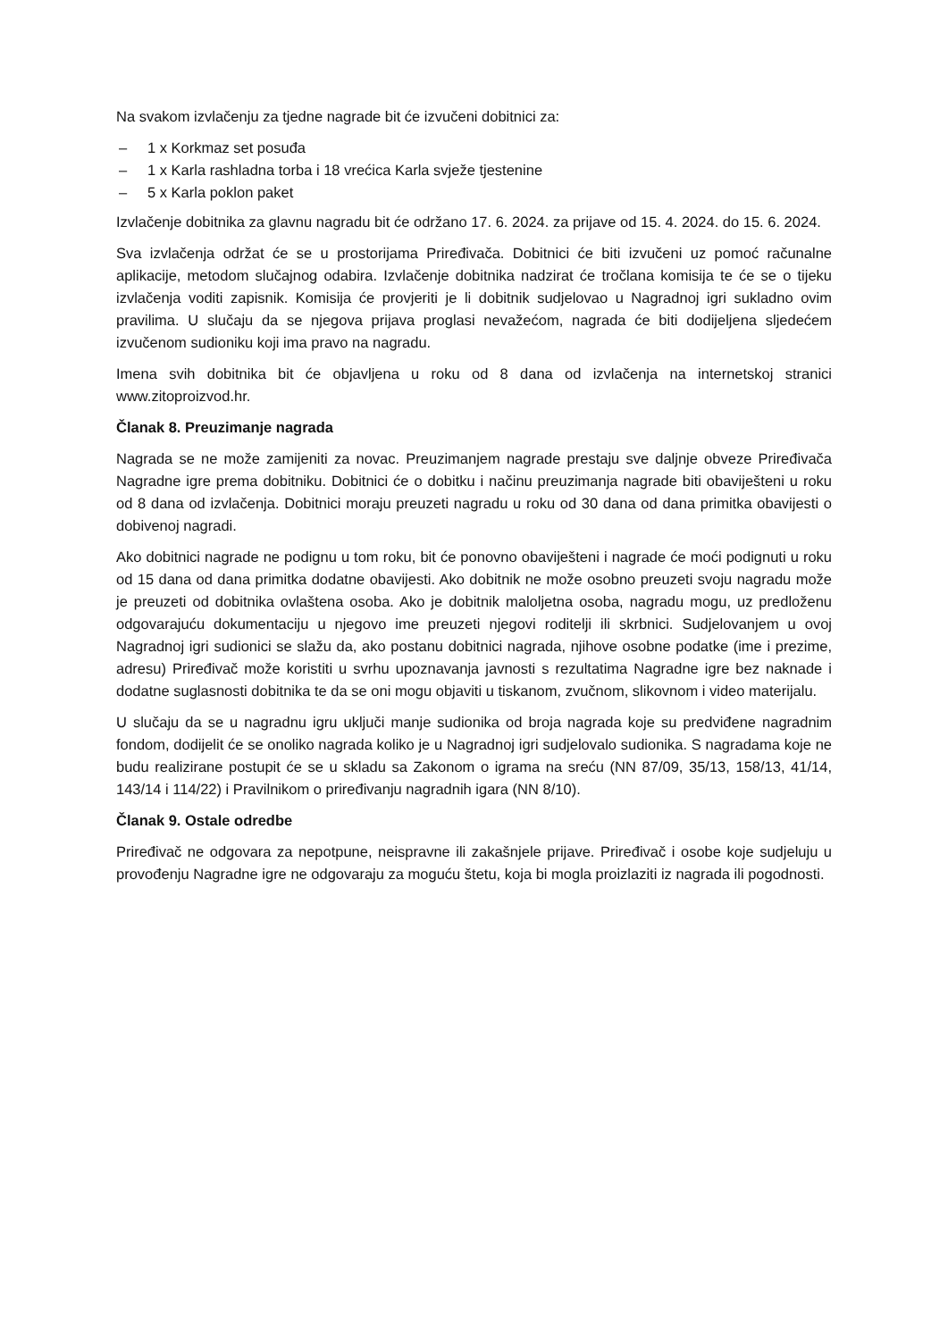Na svakom izvlačenju za tjedne nagrade bit će izvučeni dobitnici za:
– 1 x Korkmaz set posuđa
– 1 x Karla rashladna torba i 18 vrećica Karla svježe tjestenine
– 5 x Karla poklon paket
Izvlačenje dobitnika za glavnu nagradu bit će održano 17. 6. 2024. za prijave od 15. 4. 2024. do 15. 6. 2024.
Sva izvlačenja održat će se u prostorijama Priređivača. Dobitnici će biti izvučeni uz pomoć računalne aplikacije, metodom slučajnog odabira. Izvlačenje dobitnika nadzirat će tročlana komisija te će se o tijeku izvlačenja voditi zapisnik. Komisija će provjeriti je li dobitnik sudjelovao u Nagradnoj igri sukladno ovim pravilima. U slučaju da se njegova prijava proglasi nevažećom, nagrada će biti dodijeljena sljedećem izvučenom sudioniku koji ima pravo na nagradu.
Imena svih dobitnika bit će objavljena u roku od 8 dana od izvlačenja na internetskoj stranici www.zitoproizvod.hr.
Članak 8. Preuzimanje nagrada
Nagrada se ne može zamijeniti za novac. Preuzimanjem nagrade prestaju sve daljnje obveze Priređivača Nagradne igre prema dobitniku. Dobitnici će o dobitku i načinu preuzimanja nagrade biti obaviješteni u roku od 8 dana od izvlačenja. Dobitnici moraju preuzeti nagradu u roku od 30 dana od dana primitka obavijesti o dobivenoj nagradi.
Ako dobitnici nagrade ne podignu u tom roku, bit će ponovno obaviješteni i nagrade će moći podignuti u roku od 15 dana od dana primitka dodatne obavijesti. Ako dobitnik ne može osobno preuzeti svoju nagradu može je preuzeti od dobitnika ovlaštena osoba. Ako je dobitnik maloljetna osoba, nagradu mogu, uz predloženu odgovarajuću dokumentaciju u njegovo ime preuzeti njegovi roditelji ili skrbnici. Sudjelovanjem u ovoj Nagradnoj igri sudionici se slažu da, ako postanu dobitnici nagrada, njihove osobne podatke (ime i prezime, adresu) Priređivač može koristiti u svrhu upoznavanja javnosti s rezultatima Nagradne igre bez naknade i dodatne suglasnosti dobitnika te da se oni mogu objaviti u tiskanom, zvučnom, slikovnom i video materijalu.
U slučaju da se u nagradnu igru uključi manje sudionika od broja nagrada koje su predviđene nagradnim fondom, dodijelit će se onoliko nagrada koliko je u Nagradnoj igri sudjelovalo sudionika. S nagradama koje ne budu realizirane postupit će se u skladu sa Zakonom o igrama na sreću (NN 87/09, 35/13, 158/13, 41/14, 143/14 i 114/22) i Pravilnikom o priređivanju nagradnih igara (NN 8/10).
Članak 9. Ostale odredbe
Priređivač ne odgovara za nepotpune, neispravne ili zakašnjele prijave. Priređivač i osobe koje sudjeluju u provođenju Nagradne igre ne odgovaraju za moguću štetu, koja bi mogla proizlaziti iz nagrada ili pogodnosti.